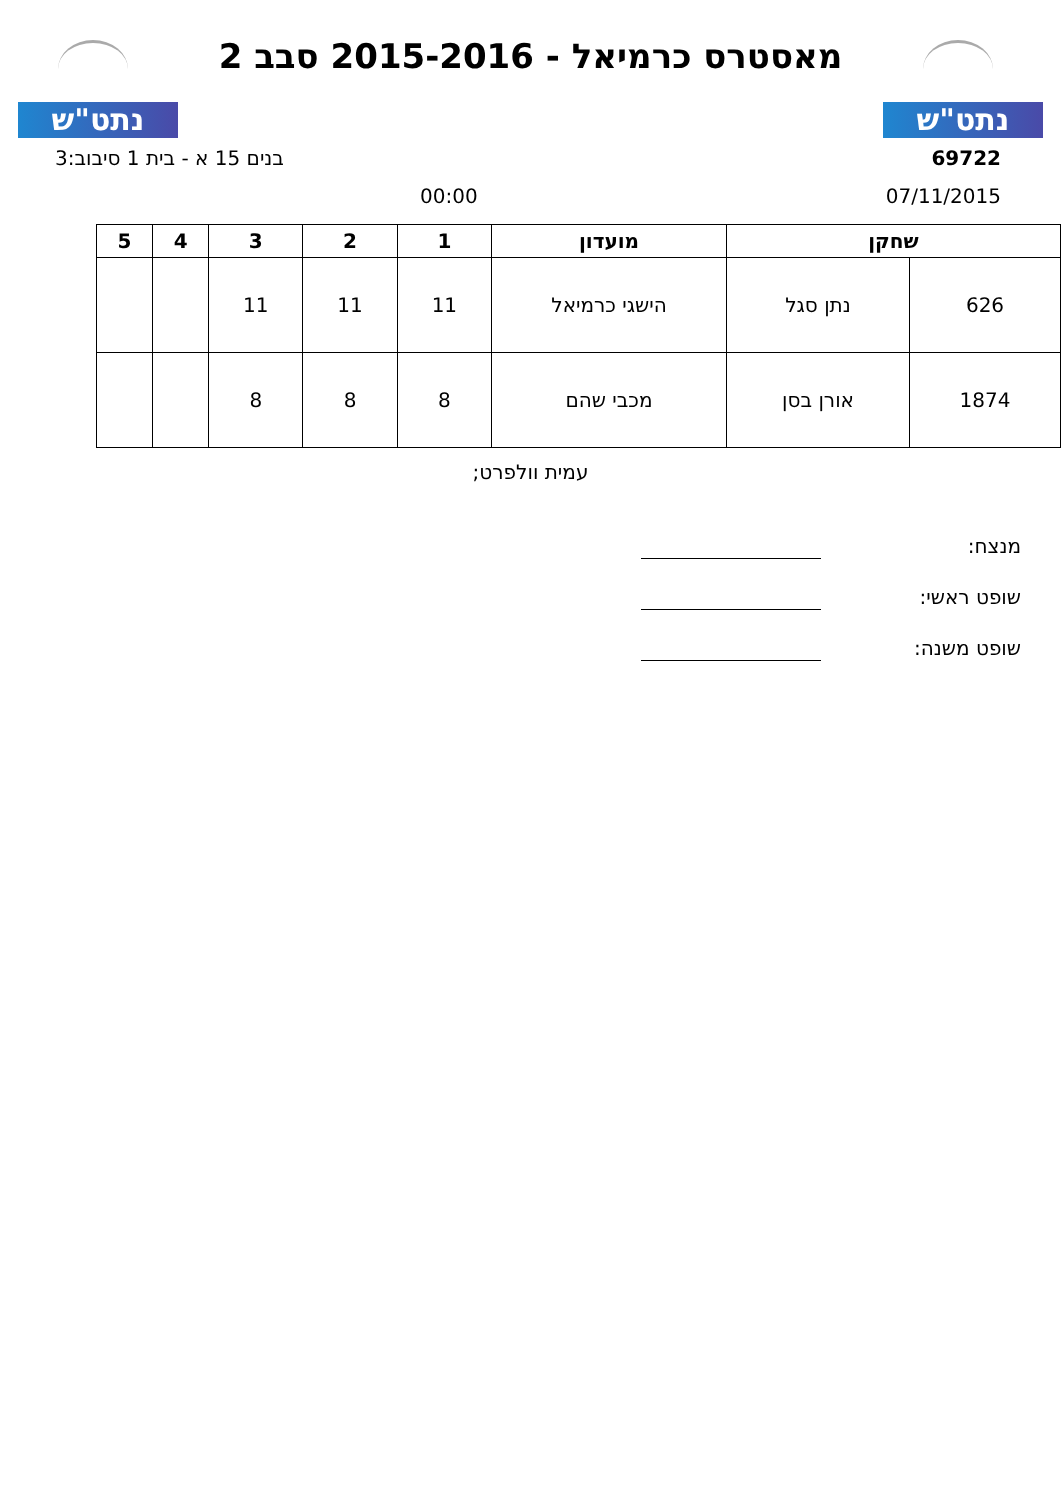נתט"ש
מאסטרס כרמיאל - 2015-2016 סבב 2
נתט"ש
69722 בנים 15 א - בית 1 סיבוב:3
07/11/2015 00:00
| שחקן | | מועדון | 1 | 2 | 3 | 4 | 5 |
| --- | --- | --- | --- | --- | --- | --- | --- |
| 626 | נתן סגל | הישגי כרמיאל | 11 | 11 | 11 | | |
| 1874 | אורן בסן | מכבי שהם | 8 | 8 | 8 | | |
עמית וולפרט;
מנצח:
שופט ראשי:
שופט משנה: